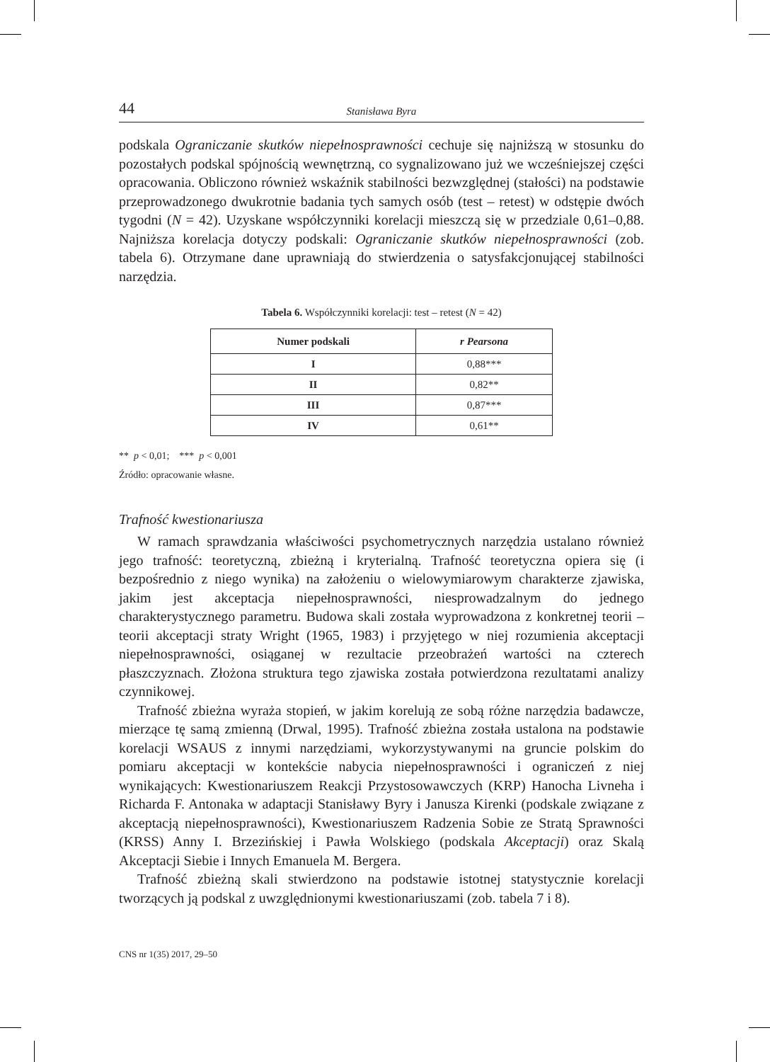44 Stanisława Byra
podskala Ograniczanie skutków niepełnosprawności cechuje się najniższą w stosunku do pozostałych podskal spójnością wewnętrzną, co sygnalizowano już we wcześniejszej części opracowania. Obliczono również wskaźnik stabilności bezwzględnej (stałości) na podstawie przeprowadzonego dwukrotnie badania tych samych osób (test – retest) w odstępie dwóch tygodni (N = 42). Uzyskane współczynniki korelacji mieszczą się w przedziale 0,61–0,88. Najniższa korelacja dotyczy podskali: Ograniczanie skutków niepełnosprawności (zob. tabela 6). Otrzymane dane uprawniają do stwierdzenia o satysfakcjonującej stabilności narzędzia.
Tabela 6. Współczynniki korelacji: test – retest (N = 42)
| Numer podskali | r Pearsona |
| --- | --- |
| I | 0,88*** |
| II | 0,82** |
| III | 0,87*** |
| IV | 0,61** |
** p < 0,01; *** p < 0,001
Źródło: opracowanie własne.
Trafność kwestionariusza
W ramach sprawdzania właściwości psychometrycznych narzędzia ustalano również jego trafność: teoretyczną, zbieżną i kryterialną. Trafność teoretyczna opiera się (i bezpośrednio z niego wynika) na założeniu o wielowymiarowym charakterze zjawiska, jakim jest akceptacja niepełnosprawności, niesprowadzalnym do jednego charakterystycznego parametru. Budowa skali została wyprowadzona z konkretnej teorii – teorii akceptacji straty Wright (1965, 1983) i przyjętego w niej rozumienia akceptacji niepełnosprawności, osiąganej w rezultacie przeobrażeń wartości na czterech płaszczyznach. Złożona struktura tego zjawiska została potwierdzona rezultatami analizy czynnikowej.
Trafność zbieżna wyraża stopień, w jakim korelują ze sobą różne narzędzia badawcze, mierzące tę samą zmienną (Drwal, 1995). Trafność zbieżna została ustalona na podstawie korelacji WSAUS z innymi narzędziami, wykorzystywanymi na gruncie polskim do pomiaru akceptacji w kontekście nabycia niepełnosprawności i ograniczeń z niej wynikających: Kwestionariuszem Reakcji Przystosowawczych (KRP) Hanocha Livneha i Richarda F. Antonaka w adaptacji Stanisławy Byry i Janusza Kirenki (podskale związane z akceptacją niepełnosprawności), Kwestionariuszem Radzenia Sobie ze Stratą Sprawności (KRSS) Anny I. Brzezińskiej i Pawła Wolskiego (podskala Akceptacji) oraz Skalą Akceptacji Siebie i Innych Emanuela M. Bergera.
Trafność zbieżną skali stwierdzono na podstawie istotnej statystycznie korelacji tworzących ją podskal z uwzględnionymi kwestionariuszami (zob. tabela 7 i 8).
CNS nr 1(35) 2017, 29–50